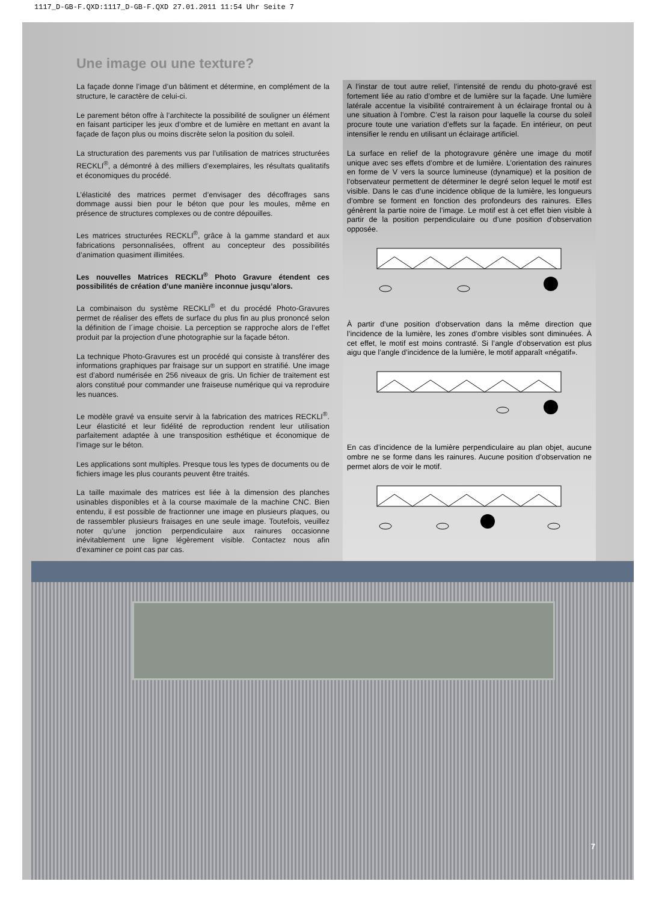1117_D-GB-F.QXD:1117_D-GB-F.QXD 27.01.2011 11:54 Uhr Seite 7
Une image ou une texture?
La façade donne l’image d’un bâtiment et détermine, en complément de la structure, le caractère de celui-ci.
Le parement béton offre à l’architecte la possibilité de souligner un élément en faisant participer les jeux d’ombre et de lumière en mettant en avant la façade de façon plus ou moins discrète selon la position du soleil.
La structuration des parements vus par l’utilisation de matrices structurées RECKLI<sup>®</sup>, a démontré à des milliers d’exemplaires, les résultats qualitatifs et économiques du procédé.
L’élasticité des matrices permet d’envisager des décoffrages sans dommage aussi bien pour le béton que pour les moules, même en présence de structures complexes ou de contre dépouilles.
Les matrices structurées RECKLI<sup>®</sup>, grâce à la gamme standard et aux fabrications personnalisées, offrent au concepteur des possibilités d’animation quasiment illimitées.
Les nouvelles Matrices RECKLI<sup>®</sup> Photo Gravure étendent ces possibilités de création d’une manière inconnue jusqu’alors.
La combinaison du système RECKLI<sup>®</sup> et du procédé Photo-Gravures permet de réaliser des effets de surface du plus fin au plus prononcé selon la définition de l´image choisie. La perception se rapproche alors de l’effet produit par la projection d’une photographie sur la façade béton.
La technique Photo-Gravures est un procédé qui consiste à transférer des informations graphiques par fraisage sur un support en stratifié. Une image est d’abord numérisée en 256 niveaux de gris. Un fichier de traitement est alors constitué pour commander une fraiseuse numérique qui va reproduire les nuances.
Le modèle gravé va ensuite servir à la fabrication des matrices RECKLI<sup>®</sup>. Leur élasticité et leur fidélité de reproduction rendent leur utilisation parfaitement adaptée à une transposition esthétique et économique de l’image sur le béton.
Les applications sont multiples. Presque tous les types de documents ou de fichiers image les plus courants peuvent être traités.
La taille maximale des matrices est liée à la dimension des planches usinables disponibles et à la course maximale de la machine CNC. Bien entendu, il est possible de fractionner une image en plusieurs plaques, ou de rassembler plusieurs fraisages en une seule image. Toutefois, veuillez noter qu’une jonction perpendiculaire aux rainures occasionne inévitablement une ligne légèrement visible. Contactez nous afin d’examiner ce point cas par cas.
A l’instar de tout autre relief, l’intensité de rendu du photo-gravé est fortement liée au ratio d’ombre et de lumière sur la façade. Une lumière latérale accentue la visibilité contrairement à un éclairage frontal ou à une situation à l’ombre. C’est la raison pour laquelle la course du soleil procure toute une variation d’effets sur la façade. En intérieur, on peut intensifier le rendu en utilisant un éclairage artificiel.
La surface en relief de la photogravure génère une image du motif unique avec ses effets d’ombre et de lumière. L’orientation des rainures en forme de V vers la source lumineuse (dynamique) et la position de l’observateur permettent de déterminer le degré selon lequel le motif est visible. Dans le cas d’une incidence oblique de la lumière, les longueurs d’ombre se forment en fonction des profondeurs des rainures. Elles génèrent la partie noire de l’image. Le motif est à cet effet bien visible à partir de la position perpendiculaire ou d’une position d’observation opposée.
À partir d’une position d’observation dans la même direction que l’incidence de la lumière, les zones d’ombre visibles sont diminuées. À cet effet, le motif est moins contrasté. Si l’angle d’observation est plus aigu que l’angle d’incidence de la lumière, le motif apparaît «négatif».
En cas d’incidence de la lumière perpendiculaire au plan objet, aucune ombre ne se forme dans les rainures. Aucune position d’observation ne permet alors de voir le motif.
7